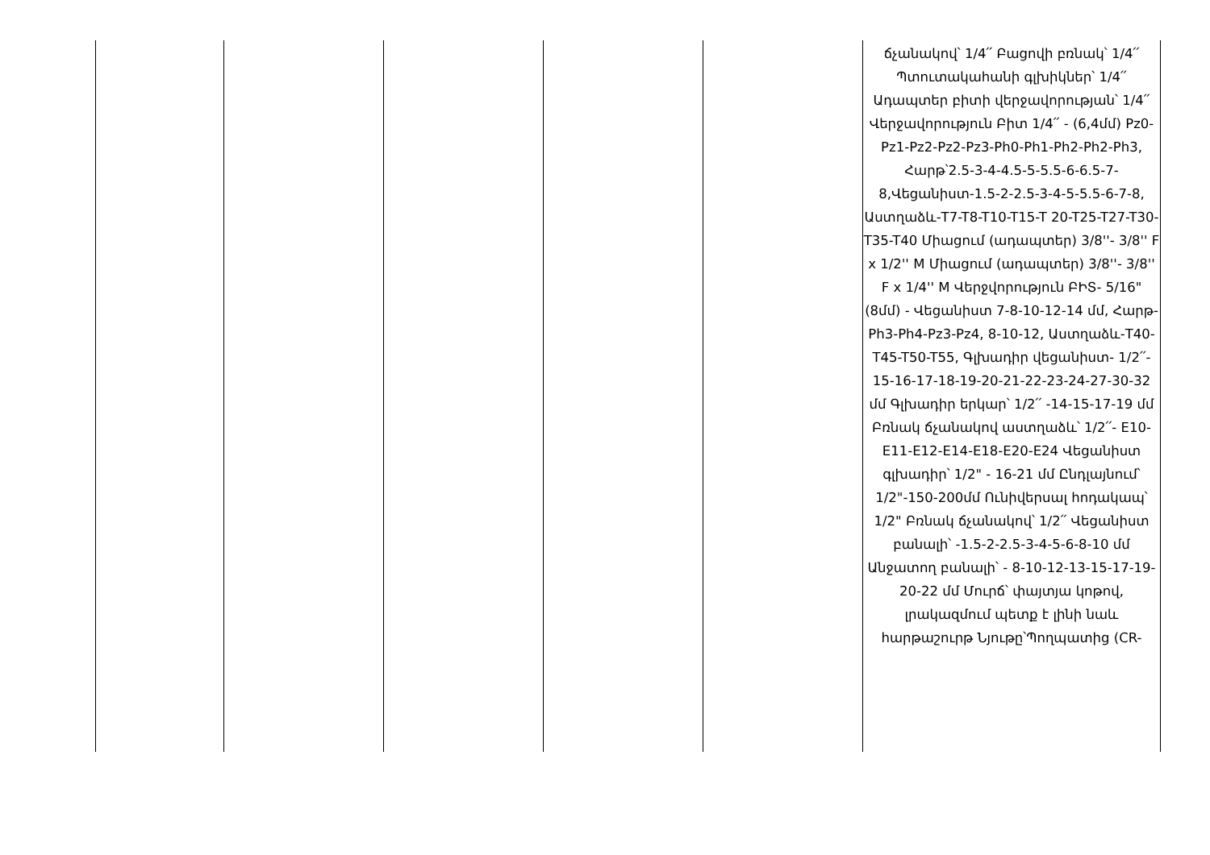| | | | | | ճչանակով՝ 1/4՛՛ Բացովի բռնակ՝ 1/4՛՛ Պտուտակահանի գլխիկներ՝ 1/4՛՛ Ադապտեր բիտի վերջավորության՝ 1/4՛՛ Վերջավորություն Բիտ 1/4՛՛ - (6,4մմ) Pz0-Pz1-Pz2-Pz2-Pz3-Ph0-Ph1-Ph2-Ph2-Ph3, Հարթ՝2.5-3-4-4.5-5-5.5-6-6.5-7-8,Վեցանիստ-1.5-2-2.5-3-4-5-5.5-6-7-8, Աստղաձև-T7-T8-T10-T15-T 20-T25-T27-T30-T35-T40 Միացում (ադապտեր) 3/8''- 3/8'' F x 1/2'' M Միացում (ադապտեր) 3/8''- 3/8'' F x 1/4'' M Վերջվորություն ԲԻՏ- 5/16" (8մմ) - Վեցանիստ 7-8-10-12-14 մմ, Հարթ- Ph3-Ph4-Pz3-Pz4, 8-10-12, Աստղաձև-T40-T45-T50-T55, Գլխադիր վեցանիստ- 1/2՛՛- 15-16-17-18-19-20-21-22-23-24-27-30-32 մմ Գլխադիր երկար՝ 1/2՛՛ -14-15-17-19 մմ Բռնակ ճչանակով աստղաձև՝ 1/2՛՛- E10-E11-E12-E14-E18-E20-E24 Վեցանիստ գլխադիր՝ 1/2" - 16-21 մմ Ընդլայնում՝ 1/2"-150-200մմ Ունիվերսալ հոդակապ՝ 1/2" Բռնակ ճչանակով՝ 1/2՛՛ Վեցանիստ բանալի՝ -1.5-2-2.5-3-4-5-6-8-10 մմ Անջատող բանալի՝ - 8-10-12-13-15-17-19-20-22 մմ Մուրճ՝ փայտյա կոթով, լրակազմում պետք է լինի նաև հարթաշուրթ Նյութը՝Պողպատից (CR- |